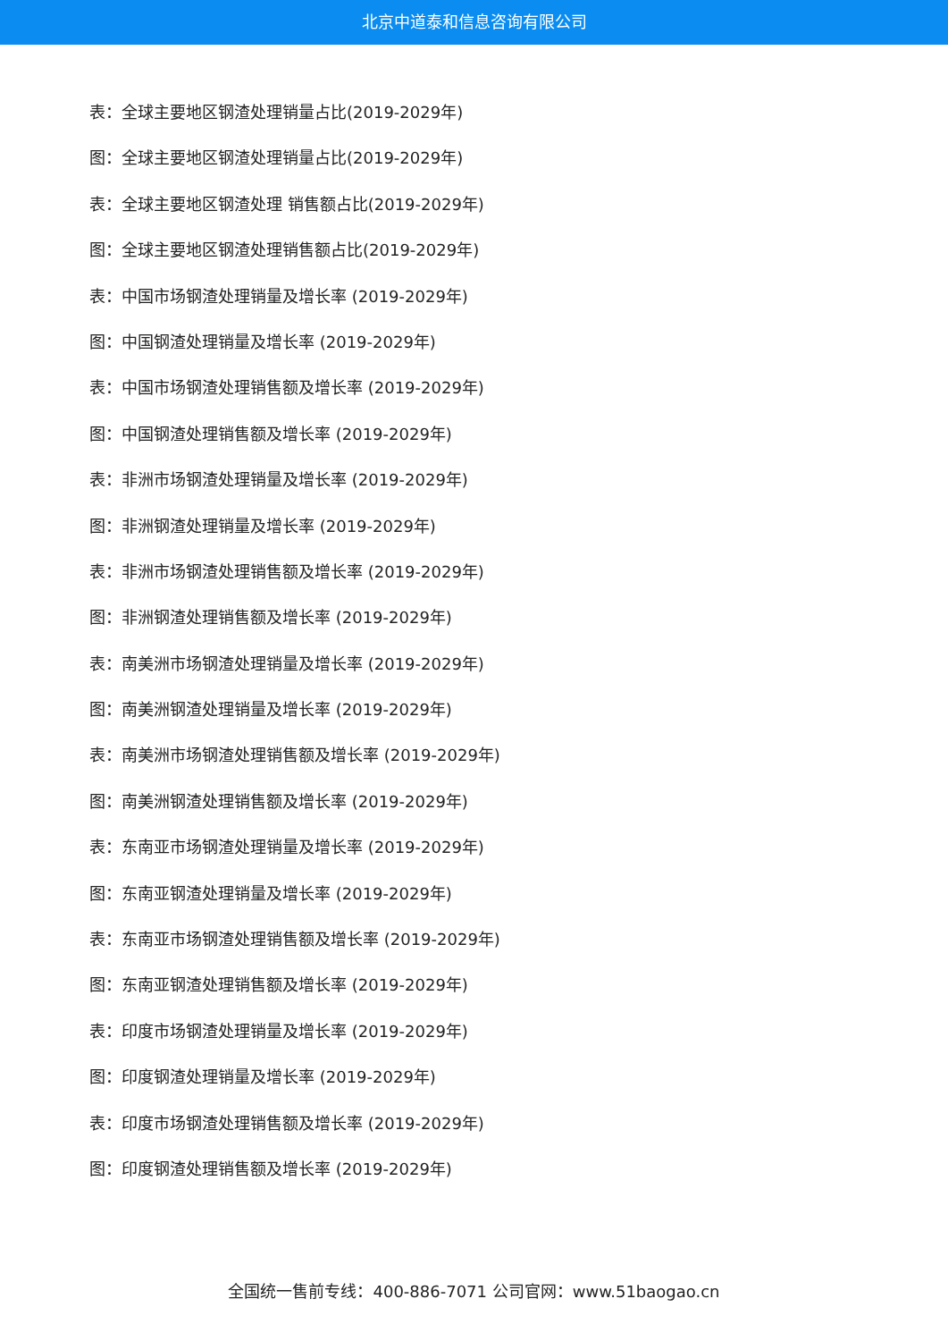北京中道泰和信息咨询有限公司
表：全球主要地区钢渣处理销量占比(2019-2029年)
图：全球主要地区钢渣处理销量占比(2019-2029年)
表：全球主要地区钢渣处理 销售额占比(2019-2029年)
图：全球主要地区钢渣处理销售额占比(2019-2029年)
表：中国市场钢渣处理销量及增长率 (2019-2029年)
图：中国钢渣处理销量及增长率 (2019-2029年)
表：中国市场钢渣处理销售额及增长率 (2019-2029年)
图：中国钢渣处理销售额及增长率 (2019-2029年)
表：非洲市场钢渣处理销量及增长率 (2019-2029年)
图：非洲钢渣处理销量及增长率 (2019-2029年)
表：非洲市场钢渣处理销售额及增长率 (2019-2029年)
图：非洲钢渣处理销售额及增长率 (2019-2029年)
表：南美洲市场钢渣处理销量及增长率 (2019-2029年)
图：南美洲钢渣处理销量及增长率 (2019-2029年)
表：南美洲市场钢渣处理销售额及增长率 (2019-2029年)
图：南美洲钢渣处理销售额及增长率 (2019-2029年)
表：东南亚市场钢渣处理销量及增长率 (2019-2029年)
图：东南亚钢渣处理销量及增长率 (2019-2029年)
表：东南亚市场钢渣处理销售额及增长率 (2019-2029年)
图：东南亚钢渣处理销售额及增长率 (2019-2029年)
表：印度市场钢渣处理销量及增长率 (2019-2029年)
图：印度钢渣处理销量及增长率 (2019-2029年)
表：印度市场钢渣处理销售额及增长率 (2019-2029年)
图：印度钢渣处理销售额及增长率 (2019-2029年)
全国统一售前专线：400-886-7071 公司官网：www.51baogao.cn